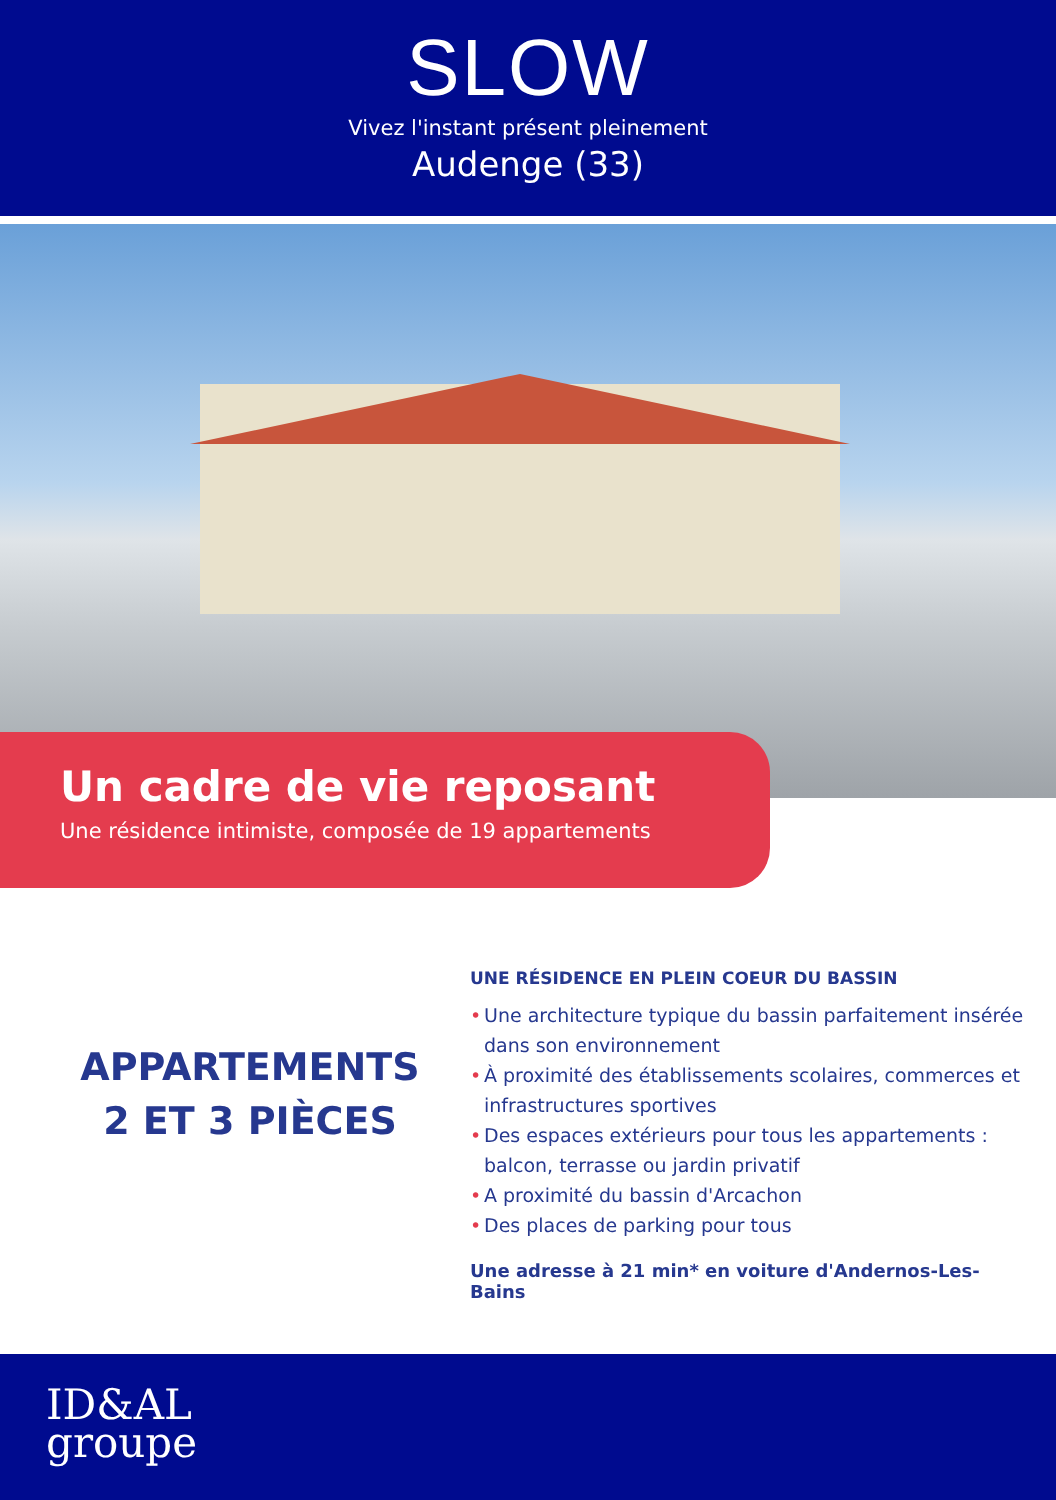SLOW
Vivez l'instant présent pleinement
Audenge (33)
Un cadre de vie reposant
Une résidence intimiste, composée de 19 appartements
APPARTEMENTS
2 ET 3 PIÈCES
UNE RÉSIDENCE EN PLEIN COEUR DU BASSIN
• Une architecture typique du bassin parfaitement insérée dans son environnement
• À proximité des établissements scolaires, commerces et infrastructures sportives
• Des espaces extérieurs pour tous les appartements : balcon, terrasse ou jardin privatif
• A proximité du bassin d'Arcachon
• Des places de parking pour tous
Une adresse à 21 min* en voiture d'Andernos-Les-Bains
ID&AL
groupe